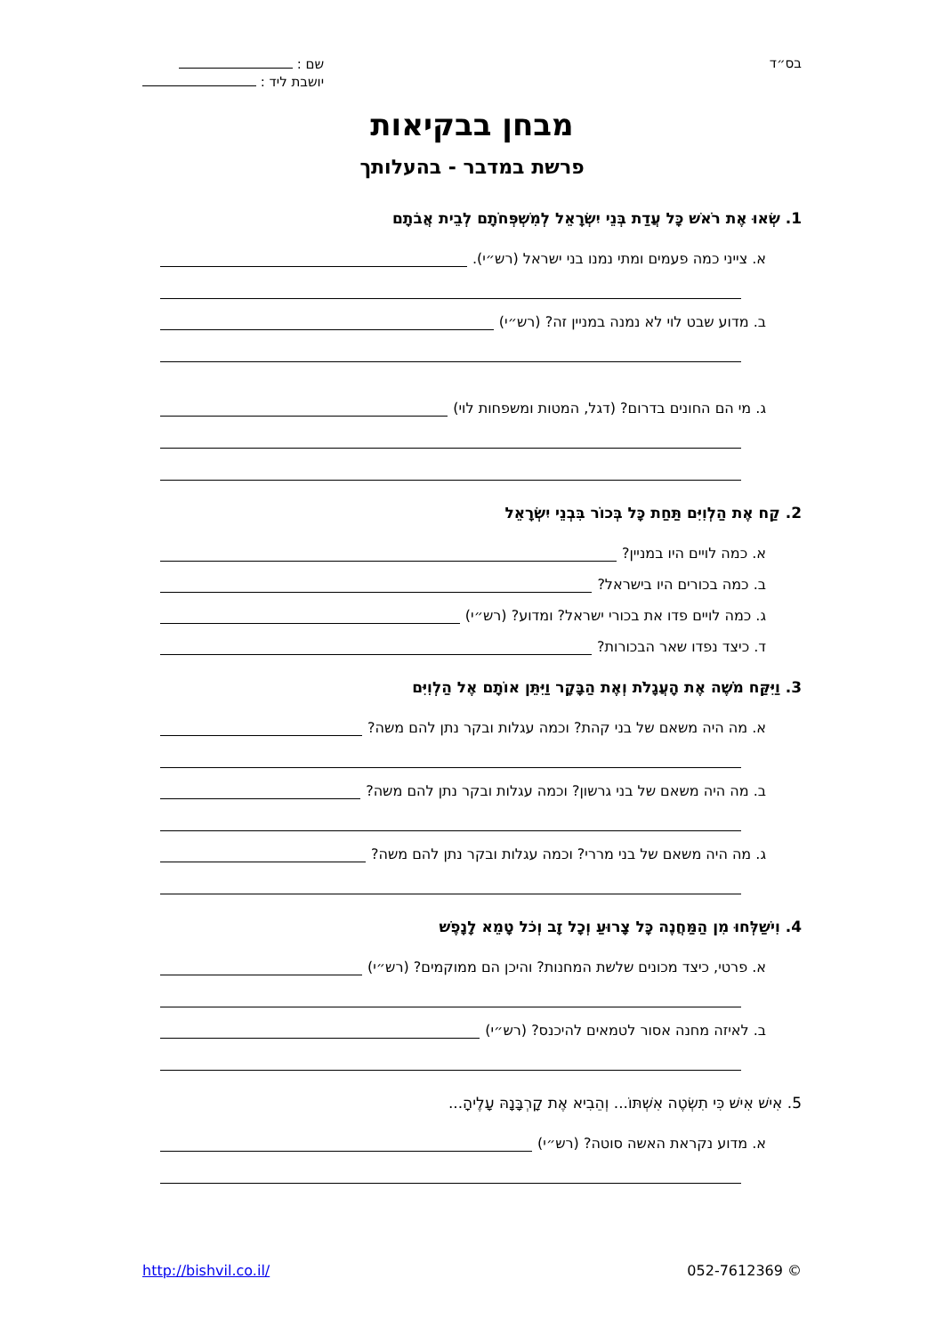בס״ד
שם :
יושבת ליד :
מבחן בבקיאות
פרשת במדבר - בהעלותך
1. שְׂאוּ אֶת רֹאשׁ כָּל עֲדַת בְּנֵי יִשְׂרָאֵל לְמִשְׁפְּחֹתָם לְבֵית אֲבֹתָם
א. צייני כמה פעמים ומתי נמנו בני ישראל (רש״י).
ב. מדוע שבט לוי לא נמנה במניין זה? (רש״י)
ג. מי הם החונים בדרום? (דגל, המטות ומשפחות לוי)
2. קַח אֶת הַלְוִיִּם תַּחַת כָּל בְּכוֹר בִּבְנֵי יִשְׂרָאֵל
א. כמה לויים היו במניין?
ב. כמה בכורים היו בישראל?
ג. כמה לויים פדו את בכורי ישראל? ומדוע? (רש״י)
ד. כיצד נפדו שאר הבכורות?
3. וַיִּקַּח מֹשֶׁה אֶת הָעֲגָלֹת וְאֶת הַבָּקָר וַיִּתֵּן אוֹתָם אֶל הַלְוִיִּם
א. מה היה משאם של בני קהת? וכמה עגלות ובקר נתן להם משה?
ב. מה היה משאם של בני גרשון? וכמה עגלות ובקר נתן להם משה?
ג. מה היה משאם של בני מררי? וכמה עגלות ובקר נתן להם משה?
4. וִישַׁלְּחוּ מִן הַמַּחֲנֶה כָּל צָרוּעַ וְכָל זָב וְכֹל טָמֵא לָנָפֶשׁ
א. פרטי, כיצד מכונים שלשת המחנות? והיכן הם ממוקמים? (רש״י)
ב. לאיזה מחנה אסור לטמאים להיכנס? (רש״י)
5. אִישׁ אִישׁ כִּי תִשְׂטֶה אִשְׁתּוֹ... וְהֵבִיא אֶת קָרְבָּנָהּ עָלֶיהָ...
א. מדוע נקראת האשה סוטה? (רש״י)
http://bishvil.co.il/ 052-7612369 ©